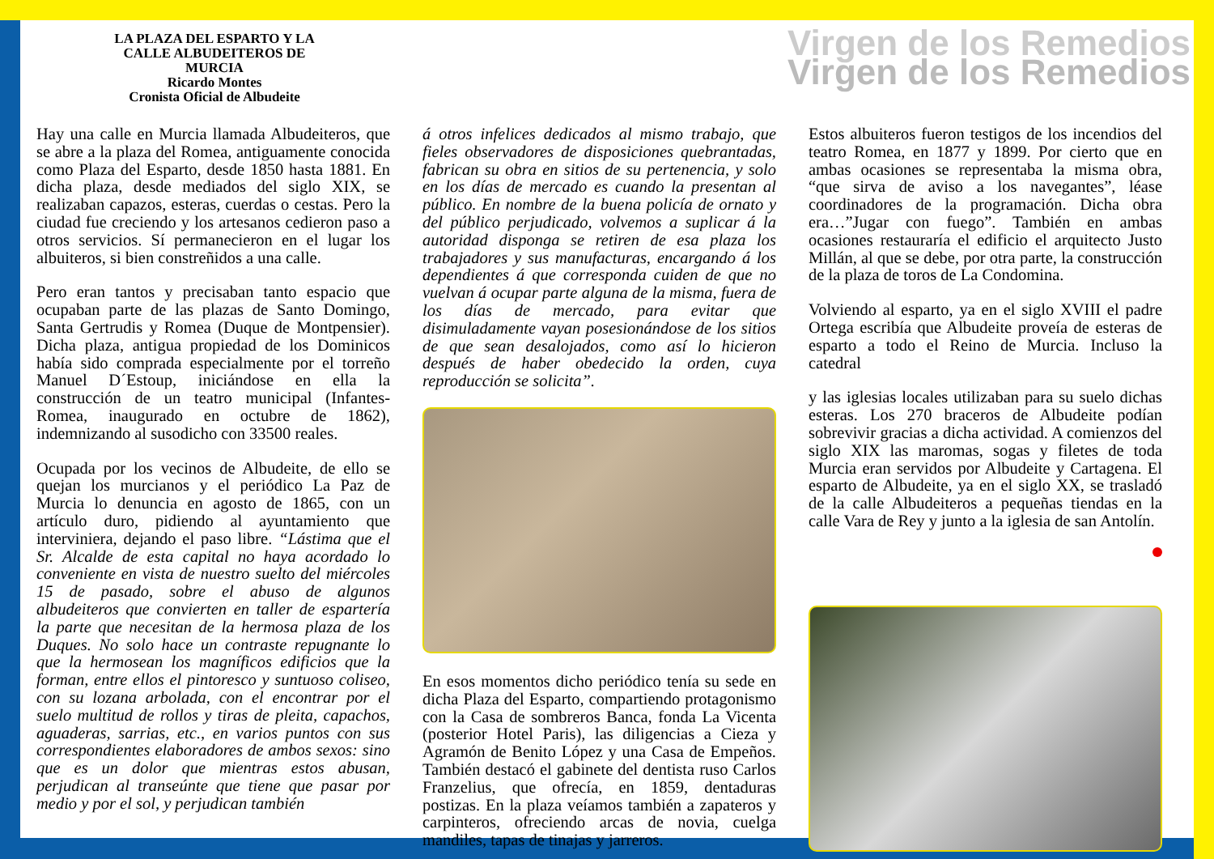LA PLAZA DEL ESPARTO Y LA
CALLE ALBUDEITEROS DE
MURCIA
Ricardo Montes
Cronista Oficial de Albudeite
Virgen de los Remedios
Virgen de los Remedios
Hay una calle en Murcia llamada Albudeiteros, que se abre a la plaza del Romea, antiguamente conocida como Plaza del Esparto, desde 1850 hasta 1881. En dicha plaza, desde mediados del siglo XIX, se realizaban capazos, esteras, cuerdas o cestas. Pero la ciudad fue creciendo y los artesanos cedieron paso a otros servicios. Sí permanecieron en el lugar los albuiteros, si bien constreñidos a una calle.
Pero eran tantos y precisaban tanto espacio que ocupaban parte de las plazas de Santo Domingo, Santa Gertrudis y Romea (Duque de Montpensier). Dicha plaza, antigua propiedad de los Dominicos había sido comprada especialmente por el torreño Manuel D´Estoup, iniciándose en ella la construcción de un teatro municipal (Infantes-Romea, inaugurado en octubre de 1862), indemnizando al susodicho con 33500 reales.
Ocupada por los vecinos de Albudeite, de ello se quejan los murcianos y el periódico La Paz de Murcia lo denuncia en agosto de 1865, con un artículo duro, pidiendo al ayuntamiento que interviniera, dejando el paso libre. “Lástima que el Sr. Alcalde de esta capital no haya acordado lo conveniente en vista de nuestro suelto del miércoles 15 de pasado, sobre el abuso de algunos albudeiteros que convierten en taller de espartería la parte que necesitan de la hermosa plaza de los Duques. No solo hace un contraste repugnante lo que la hermosean los magníficos edificios que la forman, entre ellos el pintoresco y suntuoso coliseo, con su lozana arbolada, con el encontrar por el suelo multitud de rollos y tiras de pleita, capachos, aguaderas, sarrias, etc., en varios puntos con sus correspondientes elaboradores de ambos sexos: sino que es un dolor que mientras estos abusan, perjudican al transeúnte que tiene que pasar por medio y por el sol, y perjudican también
á otros infelices dedicados al mismo trabajo, que fieles observadores de disposiciones quebrantadas, fabrican su obra en sitios de su pertenencia, y solo en los días de mercado es cuando la presentan al público. En nombre de la buena policía de ornato y del público perjudicado, volvemos a suplicar á la autoridad disponga se retiren de esa plaza los trabajadores y sus manufacturas, encargando á los dependientes á que corresponda cuiden de que no vuelvan á ocupar parte alguna de la misma, fuera de los días de mercado, para evitar que disimuladamente vayan posesionándose de los sitios de que sean desalojados, como así lo hicieron después de haber obedecido la orden, cuya reproducción se solicita”.
En esos momentos dicho periódico tenía su sede en dicha Plaza del Esparto, compartiendo protagonismo con la Casa de sombreros Banca, fonda La Vicenta (posterior Hotel Paris), las diligencias a Cieza y Agramón de Benito López y una Casa de Empeños. También destacó el gabinete del dentista ruso Carlos Franzelius, que ofrecía, en 1859, dentaduras postizas. En la plaza veíamos también a zapateros y carpinteros, ofreciendo arcas de novia, cuelga mandiles, tapas de tinajas y jarreros.
Estos albuiteros fueron testigos de los incendios del teatro Romea, en 1877 y 1899. Por cierto que en ambas ocasiones se representaba la misma obra, “que sirva de aviso a los navegantes”, léase coordinadores de la programación. Dicha obra era…”Jugar con fuego”. También en ambas ocasiones restauraría el edificio el arquitecto Justo Millán, al que se debe, por otra parte, la construcción de la plaza de toros de La Condomina.
Volviendo al esparto, ya en el siglo XVIII el padre Ortega escribía que Albudeite proveía de esteras de esparto a todo el Reino de Murcia. Incluso la catedral
y las iglesias locales utilizaban para su suelo dichas esteras. Los 270 braceros de Albudeite podían sobrevivir gracias a dicha actividad. A comienzos del siglo XIX las maromas, sogas y filetes de toda Murcia eran servidos por Albudeite y Cartagena. El esparto de Albudeite, ya en el siglo XX, se trasladó de la calle Albudeiteros a pequeñas tiendas en la calle Vara de Rey y junto a la iglesia de san Antolín.